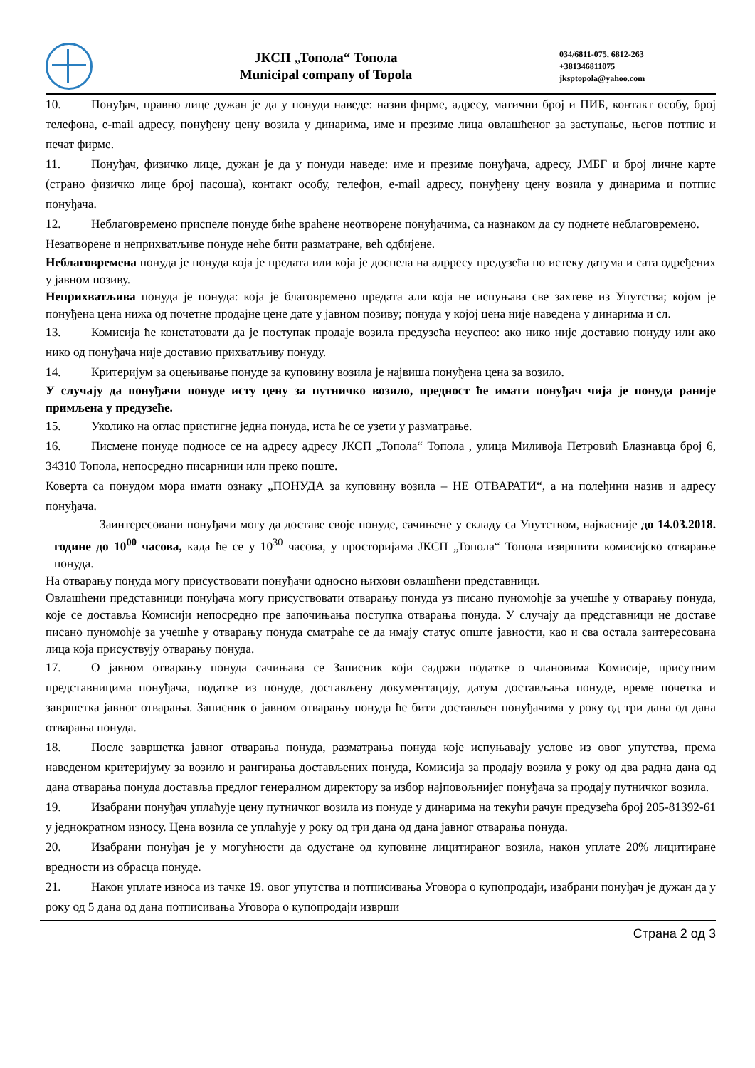ЈКСП „Топола“ Топола
Municipal company of Topola
034/6811-075, 6812-263
+381346811075
jksptopola@yahoo.com
10. Понуђач, правно лице дужан је да у понуди наведе: назив фирме, адресу, матични број и ПИБ, контакт особу, број телефона, e-mail адресу, понуђену цену возила у динарима, име и презиме лица овлашћеног за заступање, његов потпис и печат фирме.
11. Понуђач, физичко лице, дужан је да у понуди наведе: име и презиме понуђача, адресу, ЈМБГ и број личне карте (страно физичко лице број пасоша), контакт особу, телефон, e-mail адресу, понуђену цену возила у динарима и потпис понуђача.
12. Неблаговремено приспеле понуде биће враћене неотворене понуђачима, са назнаком да су поднете неблаговремено.
Незатворене и неприхватљиве понуде неће бити разматране, већ одбијене.
Неблаговремена понуда је понуда која је предата или која је доспела на адрресу предузећа по истеку датума и сата одређених у јавном позиву.
Неприхватљива понуда је понуда: која је благовремено предата али која не испуњава све захтеве из Упутства; којом је понуђена цена нижа од почетне продајне цене дате у јавном позиву; понуда у којој цена није наведена у динарима и сл.
13. Комисија ће констатовати да је поступак продаје возила предузећа неуспео: ако нико није доставио понуду или ако нико од понуђача није доставио прихватљиву понуду.
14. Критеријум за оцењивање понуде за куповину возила је највиша понуђена цена за возило.
У случају да понуђачи понуде исту цену за путничко возило, предност ће имати понуђач чија је понуда раније примљена у предузеће.
15. Уколико на оглас пристигне једна понуда, иста ће се узети у разматрање.
16. Писмене понуде подносе се на адресу адресу ЈКСП „Топола“ Топола , улица Миливоја Петровић Блазнавца број 6, 34310 Топола, непосредно писарници или преко поште.
Коверта са понудом мора имати ознаку „ПОНУДА за куповину возила – НЕ ОТВАРАТИ“, а на полеђини назив и адресу понуђача.
Заинтересовани понуђачи могу да доставе своје понуде, сачињене у складу са Упутством, најкасније до 14.03.2018. године до 10<sup>00</sup> часова, када ће се у 10<sup>30</sup> часова, у просторијама ЈКСП „Топола“ Топола извршити комисијско отварање понуда.
На отварању понуда могу присуствовати понуђачи односно њихови овлашћени представници.
Овлашћени представници понуђача могу присуствовати отварању понуда уз писано пуномоћје за учешће у отварању понуда, које се доставља Комисији непосредно пре започињања поступка отварања понуда. У случају да представници не доставе писано пуномоћје за учешће у отварању понуда сматраће се да имају статус опште јавности, као и сва остала заитересована лица која присуствују отварању понуда.
17. О јавном отварању понуда сачињава се Записник који садржи податке о члановима Комисије, присутним представницима понуђача, податке из понуде, достављену документацију, датум достављања понуде, време почетка и завршетка јавног отварања. Записник о јавном отварању понуда ће бити достављен понуђачима у року од три дана од дана отварања понуда.
18. После завршетка јавног отварања понуда, разматрања понуда које испуњавају услове из овог упутства, према наведеном критеријуму за возило и рангирања достављених понуда, Комисија за продају возила у року од два радна дана од дана отварања понуда доставља предлог генералном директору за избор најповољнијег понуђача за продају путничког возила.
19. Изабрани понуђач уплаћује цену путничког возила из понуде у динарима на текући рачун предузећа број 205-81392-61 у једнократном износу. Цена возила се уплаћује у року од три дана од дана јавног отварања понуда.
20. Изабрани понуђач је у могућности да одустане од куповине лицитираног возила, након уплате 20% лицитиране вредности из обрасца понуде.
21. Након уплате износа из тачке 19. овог упутства и потписивања Уговора о купопродаји, изабрани понуђач је дужан да у року од 5 дана од дана потписивања Уговора о купопродаји изврши
Страна 2 од 3